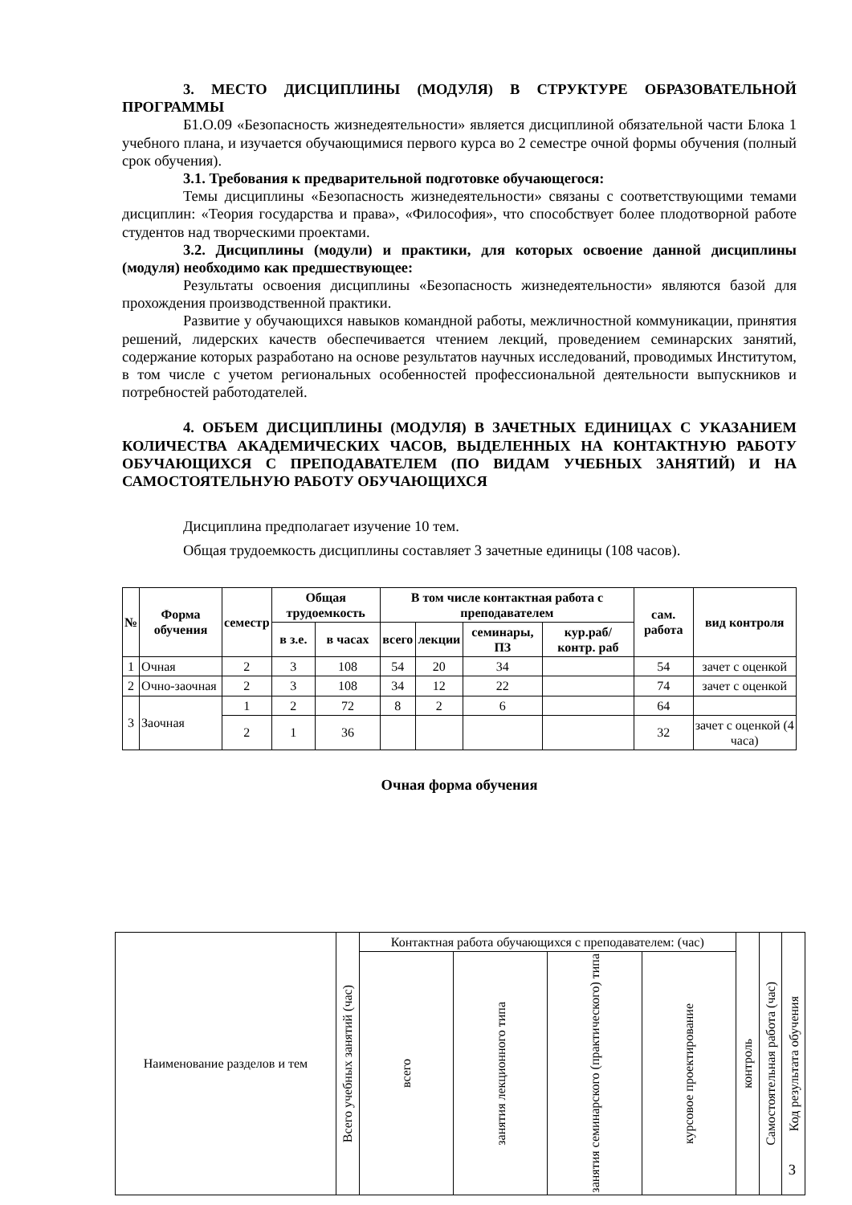3. МЕСТО ДИСЦИПЛИНЫ (МОДУЛЯ) В СТРУКТУРЕ ОБРАЗОВАТЕЛЬНОЙ ПРОГРАММЫ
Б1.О.09 «Безопасность жизнедеятельности» является дисциплиной обязательной части Блока 1 учебного плана, и изучается обучающимися первого курса во 2 семестре очной формы обучения (полный срок обучения).
3.1. Требования к предварительной подготовке обучающегося:
Темы дисциплины «Безопасность жизнедеятельности» связаны с соответствующими темами дисциплин: «Теория государства и права», «Философия», что способствует более плодотворной работе студентов над творческими проектами.
3.2. Дисциплины (модули) и практики, для которых освоение данной дисциплины (модуля) необходимо как предшествующее:
Результаты освоения дисциплины «Безопасность жизнедеятельности» являются базой для прохождения производственной практики.
Развитие у обучающихся навыков командной работы, межличностной коммуникации, принятия решений, лидерских качеств обеспечивается чтением лекций, проведением семинарских занятий, содержание которых разработано на основе результатов научных исследований, проводимых Институтом, в том числе с учетом региональных особенностей профессиональной деятельности выпускников и потребностей работодателей.
4. ОБЪЕМ ДИСЦИПЛИНЫ (МОДУЛЯ) В ЗАЧЕТНЫХ ЕДИНИЦАХ С УКАЗАНИЕМ КОЛИЧЕСТВА АКАДЕМИЧЕСКИХ ЧАСОВ, ВЫДЕЛЕННЫХ НА КОНТАКТНУЮ РАБОТУ ОБУЧАЮЩИХСЯ С ПРЕПОДАВАТЕЛЕМ (ПО ВИДАМ УЧЕБНЫХ ЗАНЯТИЙ) И НА САМОСТОЯТЕЛЬНУЮ РАБОТУ ОБУЧАЮЩИХСЯ
Дисциплина предполагает изучение 10 тем.
Общая трудоемкость дисциплины составляет 3 зачетные единицы (108 часов).
| № | Форма обучения | семестр | Общая трудоемкость | | В том числе контактная работа с преподавателем | | | | сам. работа | вид контроля |
| --- | --- | --- | --- | --- | --- | --- | --- | --- | --- | --- |
| | | | в з.е. | в часах | всего | лекции | семинары, ПЗ | кур.раб/ контр. раб | | |
| 1 | Очная | 2 | 3 | 108 | 54 | 20 | 34 | | 54 | зачет с оценкой |
| 2 | Очно-заочная | 2 | 3 | 108 | 34 | 12 | 22 | | 74 | зачет с оценкой |
| 3 | Заочная | 1 | 2 | 72 | 8 | 2 | 6 | | 64 | |
| | | 2 | 1 | 36 | | | | | 32 | зачет с оценкой (4 часа) |
Очная форма обучения
| Наименование разделов и тем | Всего учебных занятий (час) | Контактная работа обучающихся с преподавателем: (час) | | | | контроль | Самостоятельная работа (час) | Код результата обучения |
| | | всего | занятия лекционного типа | занятия семинарского (практического) типа | курсовое проектирование | | | |
3